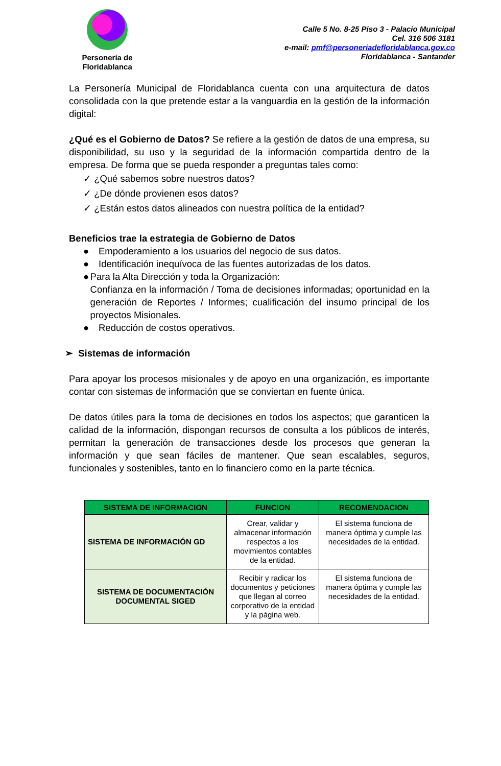Personería de
Floridablanca
Calle 5 No. 8-25 Piso 3 - Palacio Municipal
Cel. 316 506 3181
e-mail: pmf@personeriadefloridablanca.gov.co
Floridablanca - Santander
La Personería Municipal de Floridablanca cuenta con una arquitectura de datos consolidada con la que pretende estar a la vanguardia en la gestión de la información digital:
¿Qué es el Gobierno de Datos? Se refiere a la gestión de datos de una empresa, su disponibilidad, su uso y la seguridad de la información compartida dentro de la empresa. De forma que se pueda responder a preguntas tales como:
✓ ¿Qué sabemos sobre nuestros datos?
✓ ¿De dónde provienen esos datos?
✓ ¿Están estos datos alineados con nuestra política de la entidad?
Beneficios trae la estrategia de Gobierno de Datos
● Empoderamiento a los usuarios del negocio de sus datos.
● Identificación inequívoca de las fuentes autorizadas de los datos.
● Para la Alta Dirección y toda la Organización:
Confianza en la información / Toma de decisiones informadas; oportunidad en la generación de Reportes / Informes; cualificación del insumo principal de los proyectos Misionales.
● Reducción de costos operativos.
➢ Sistemas de información
Para apoyar los procesos misionales y de apoyo en una organización, es importante contar con sistemas de información que se conviertan en fuente única.
De datos útiles para la toma de decisiones en todos los aspectos; que garanticen la calidad de la información, dispongan recursos de consulta a los públicos de interés, permitan la generación de transacciones desde los procesos que generan la información y que sean fáciles de mantener. Que sean escalables, seguros, funcionales y sostenibles, tanto en lo financiero como en la parte técnica.
| SISTEMA DE INFORMACION | FUNCION | RECOMENDACION |
| --- | --- | --- |
| SISTEMA DE INFORMACIÓN GD | Crear, validar y almacenar información respectos a los movimientos contables de la entidad. | El sistema funciona de manera óptima y cumple las necesidades de la entidad. |
| SISTEMA DE DOCUMENTACIÓN DOCUMENTAL SIGED | Recibir y radicar los documentos y peticiones que llegan al correo corporativo de la entidad y la página web. | El sistema funciona de manera óptima y cumple las necesidades de la entidad. |